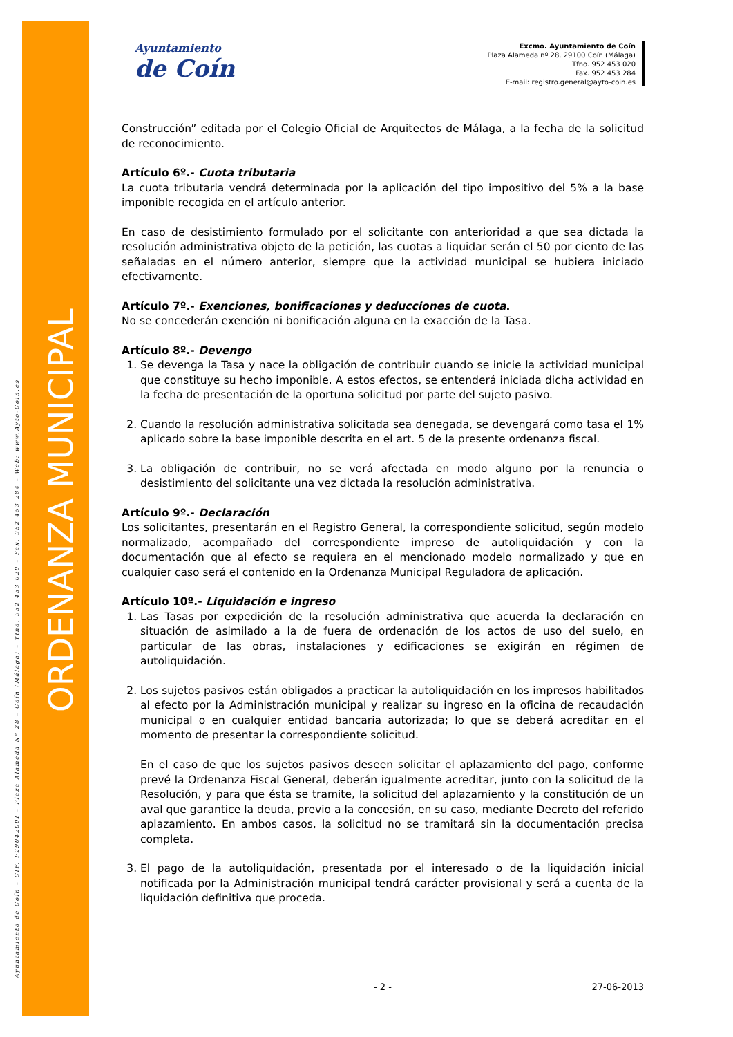ORDENANZA MUNICIPAL
Ayuntamiento de Coín – CIF. P2904200I – Plaza Alameda Nº 28 – Coín (Málaga) – Tfno. 952 453 020 – Fax. 952 453 284 – Web: www.Ayto-Coin.es
Ayuntamiento
de Coín
Excmo. Ayuntamiento de Coín
Plaza Alameda nº 28, 29100 Coín (Málaga)
Tfno. 952 453 020
Fax. 952 453 284
E-mail: registro.general@ayto-coin.es
Construcción” editada por el Colegio Oficial de Arquitectos de Málaga, a la fecha de la solicitud de reconocimiento.
Artículo 6º.- Cuota tributaria
La cuota tributaria vendrá determinada por la aplicación del tipo impositivo del 5% a la base imponible recogida en el artículo anterior.
En caso de desistimiento formulado por el solicitante con anterioridad a que sea dictada la resolución administrativa objeto de la petición, las cuotas a liquidar serán el 50 por ciento de las señaladas en el número anterior, siempre que la actividad municipal se hubiera iniciado efectivamente.
Artículo 7º.- Exenciones, bonificaciones y deducciones de cuota.
No se concederán exención ni bonificación alguna en la exacción de la Tasa.
Artículo 8º.- Devengo
1. Se devenga la Tasa y nace la obligación de contribuir cuando se inicie la actividad municipal que constituye su hecho imponible. A estos efectos, se entenderá iniciada dicha actividad en la fecha de presentación de la oportuna solicitud por parte del sujeto pasivo.
2. Cuando la resolución administrativa solicitada sea denegada, se devengará como tasa el 1% aplicado sobre la base imponible descrita en el art. 5 de la presente ordenanza fiscal.
3. La obligación de contribuir, no se verá afectada en modo alguno por la renuncia o desistimiento del solicitante una vez dictada la resolución administrativa.
Artículo 9º.- Declaración
Los solicitantes, presentarán en el Registro General, la correspondiente solicitud, según modelo normalizado, acompañado del correspondiente impreso de autoliquidación y con la documentación que al efecto se requiera en el mencionado modelo normalizado y que en cualquier caso será el contenido en la Ordenanza Municipal Reguladora de aplicación.
Artículo 10º.- Liquidación e ingreso
1. Las Tasas por expedición de la resolución administrativa que acuerda la declaración en situación de asimilado a la de fuera de ordenación de los actos de uso del suelo, en particular de las obras, instalaciones y edificaciones se exigirán en régimen de autoliquidación.
2. Los sujetos pasivos están obligados a practicar la autoliquidación en los impresos habilitados al efecto por la Administración municipal y realizar su ingreso en la oficina de recaudación municipal o en cualquier entidad bancaria autorizada; lo que se deberá acreditar en el momento de presentar la correspondiente solicitud.
En el caso de que los sujetos pasivos deseen solicitar el aplazamiento del pago, conforme prevé la Ordenanza Fiscal General, deberán igualmente acreditar, junto con la solicitud de la Resolución, y para que ésta se tramite, la solicitud del aplazamiento y la constitución de un aval que garantice la deuda, previo a la concesión, en su caso, mediante Decreto del referido aplazamiento. En ambos casos, la solicitud no se tramitará sin la documentación precisa completa.
3. El pago de la autoliquidación, presentada por el interesado o de la liquidación inicial notificada por la Administración municipal tendrá carácter provisional y será a cuenta de la liquidación definitiva que proceda.
- 2 - 27-06-2013